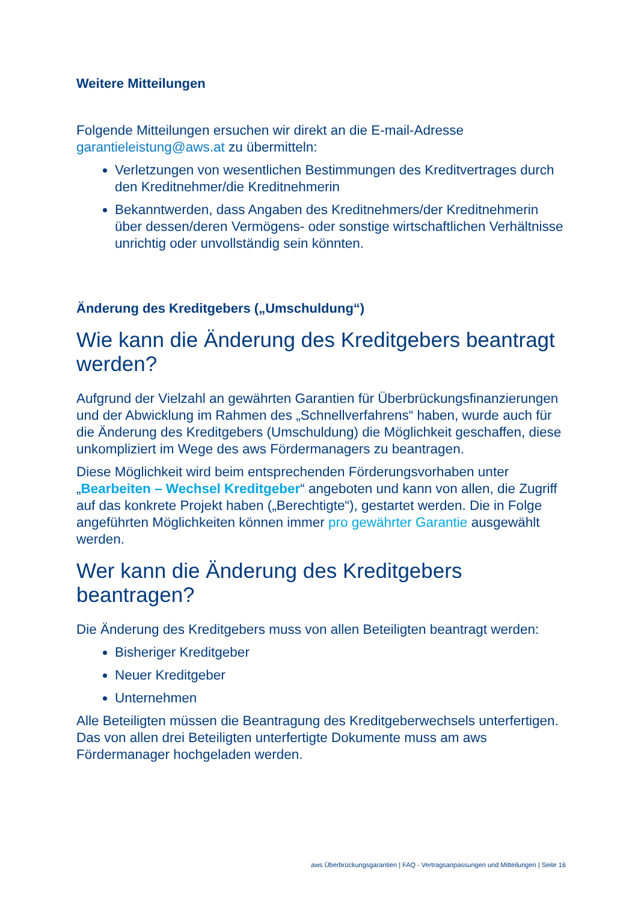Weitere Mitteilungen
Folgende Mitteilungen ersuchen wir direkt an die E-mail-Adresse garantieleistung@aws.at zu übermitteln:
Verletzungen von wesentlichen Bestimmungen des Kreditvertrages durch den Kreditnehmer/die Kreditnehmerin
Bekanntwerden, dass Angaben des Kreditnehmers/der Kreditnehmerin über dessen/deren Vermögens- oder sonstige wirtschaftlichen Verhältnisse unrichtig oder unvollständig sein könnten.
Änderung des Kreditgebers („Umschuldung“)
Wie kann die Änderung des Kreditgebers beantragt werden?
Aufgrund der Vielzahl an gewährten Garantien für Überbrückungsfinanzierungen und der Abwicklung im Rahmen des „Schnellverfahrens“ haben, wurde auch für die Änderung des Kreditgebers (Umschuldung) die Möglichkeit geschaffen, diese unkompliziert im Wege des aws Fördermanagers zu beantragen.
Diese Möglichkeit wird beim entsprechenden Förderungsvorhaben unter „Bearbeiten – Wechsel Kreditgeber“ angeboten und kann von allen, die Zugriff auf das konkrete Projekt haben („Berechtigte“), gestartet werden. Die in Folge angeführten Möglichkeiten können immer pro gewährter Garantie ausgewählt werden.
Wer kann die Änderung des Kreditgebers beantragen?
Die Änderung des Kreditgebers muss von allen Beteiligten beantragt werden:
Bisheriger Kreditgeber
Neuer Kreditgeber
Unternehmen
Alle Beteiligten müssen die Beantragung des Kreditgeberwechsels unterfertigen. Das von allen drei Beteiligten unterfertigte Dokumente muss am aws Fördermanager hochgeladen werden.
aws Überbrückungsgarantien | FAQ - Vertragsanpassungen und Mitteilungen | Seite 16